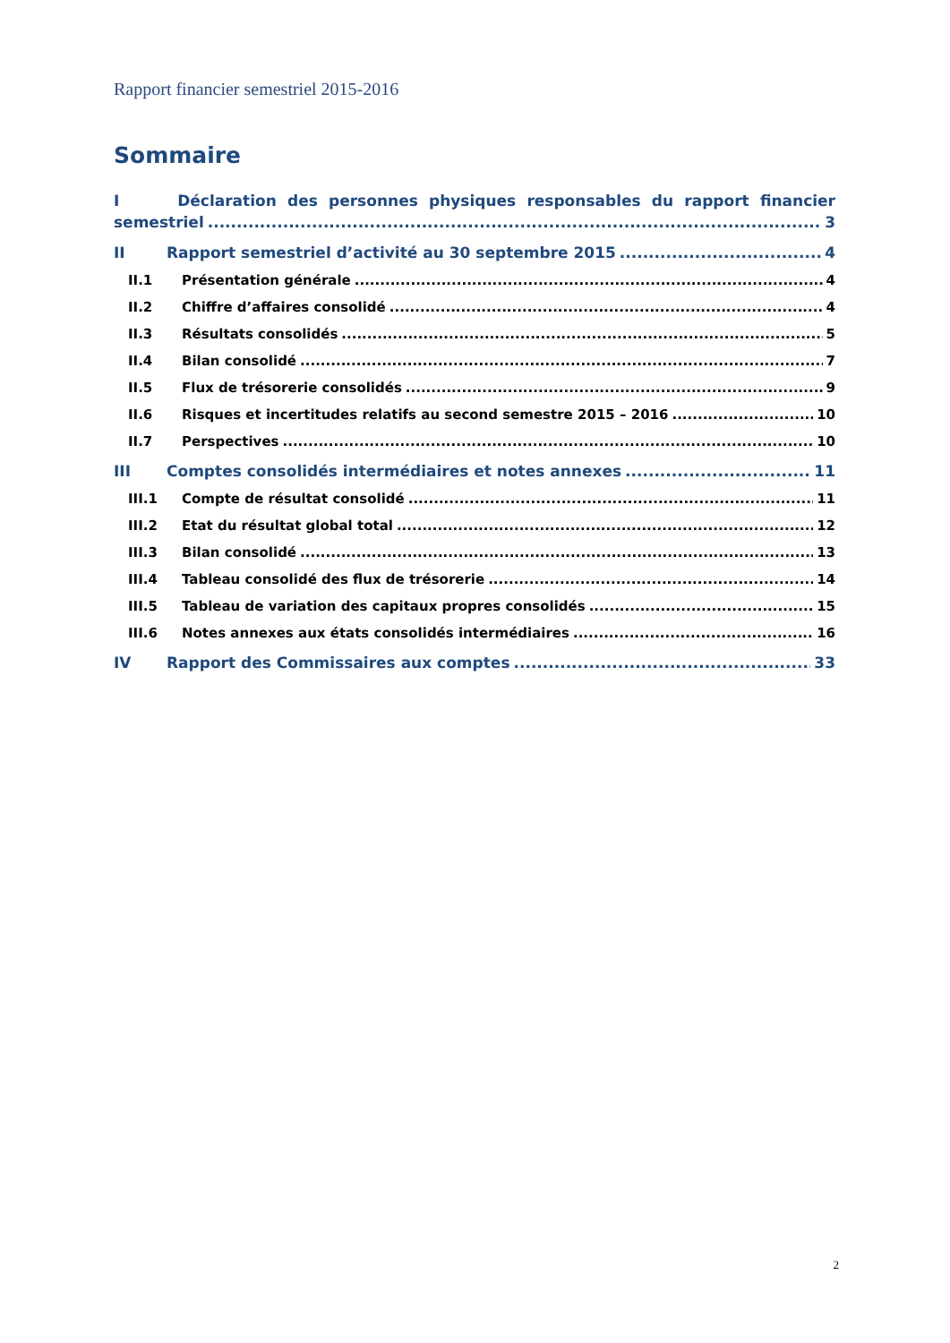Rapport financier semestriel 2015-2016
Sommaire
I Déclaration des personnes physiques responsables du rapport financier
semestriel 3
II Rapport semestriel d’activité au 30 septembre 2015 4
II.1 Présentation générale 4
II.2 Chiffre d’affaires consolidé 4
II.3 Résultats consolidés 5
II.4 Bilan consolidé 7
II.5 Flux de trésorerie consolidés 9
II.6 Risques et incertitudes relatifs au second semestre 2015 – 2016 10
II.7 Perspectives 10
III Comptes consolidés intermédiaires et notes annexes 11
III.1 Compte de résultat consolidé 11
III.2 Etat du résultat global total 12
III.3 Bilan consolidé 13
III.4 Tableau consolidé des flux de trésorerie 14
III.5 Tableau de variation des capitaux propres consolidés 15
III.6 Notes annexes aux états consolidés intermédiaires 16
IV Rapport des Commissaires aux comptes 33
2